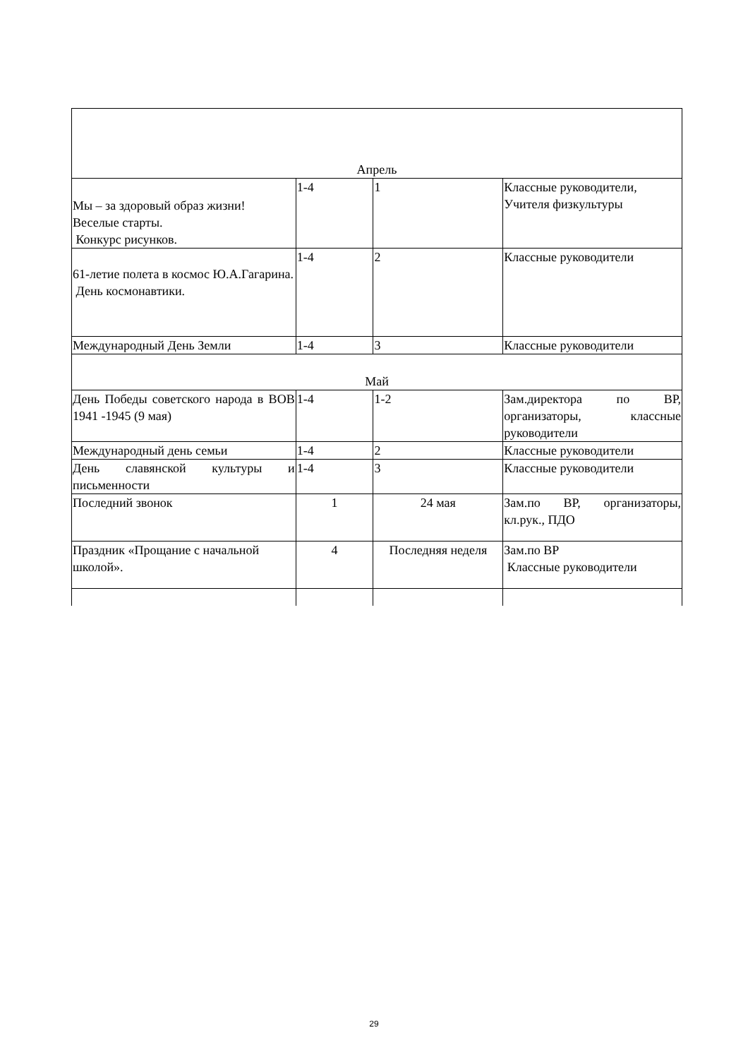| Апрель | | | |
| Мы – за здоровый образ жизни! Веселые старты. Конкурс рисунков. | 1-4 | 1 | Классные руководители, Учителя физкультуры |
| 61-летие полета в космос Ю.А.Гагарина. День космонавтики. | 1-4 | 2 | Классные руководители |
| Международный День Земли | 1-4 | 3 | Классные руководители |
| Май | | | |
| День Победы советского народа в ВОВ 1941 -1945 (9 мая) | 1-4 | 1-2 | Зам.директора по ВР, организаторы, классные руководители |
| Международный день семьи | 1-4 | 2 | Классные руководители |
| День славянской культуры и письменности | 1-4 | 3 | Классные руководители |
| Последний звонок | 1 | 24 мая | Зам.по ВР, организаторы, кл.рук., ПДО |
| Праздник «Прощание с начальной школой». | 4 | Последняя неделя | Зам.по ВР Классные руководители |
29